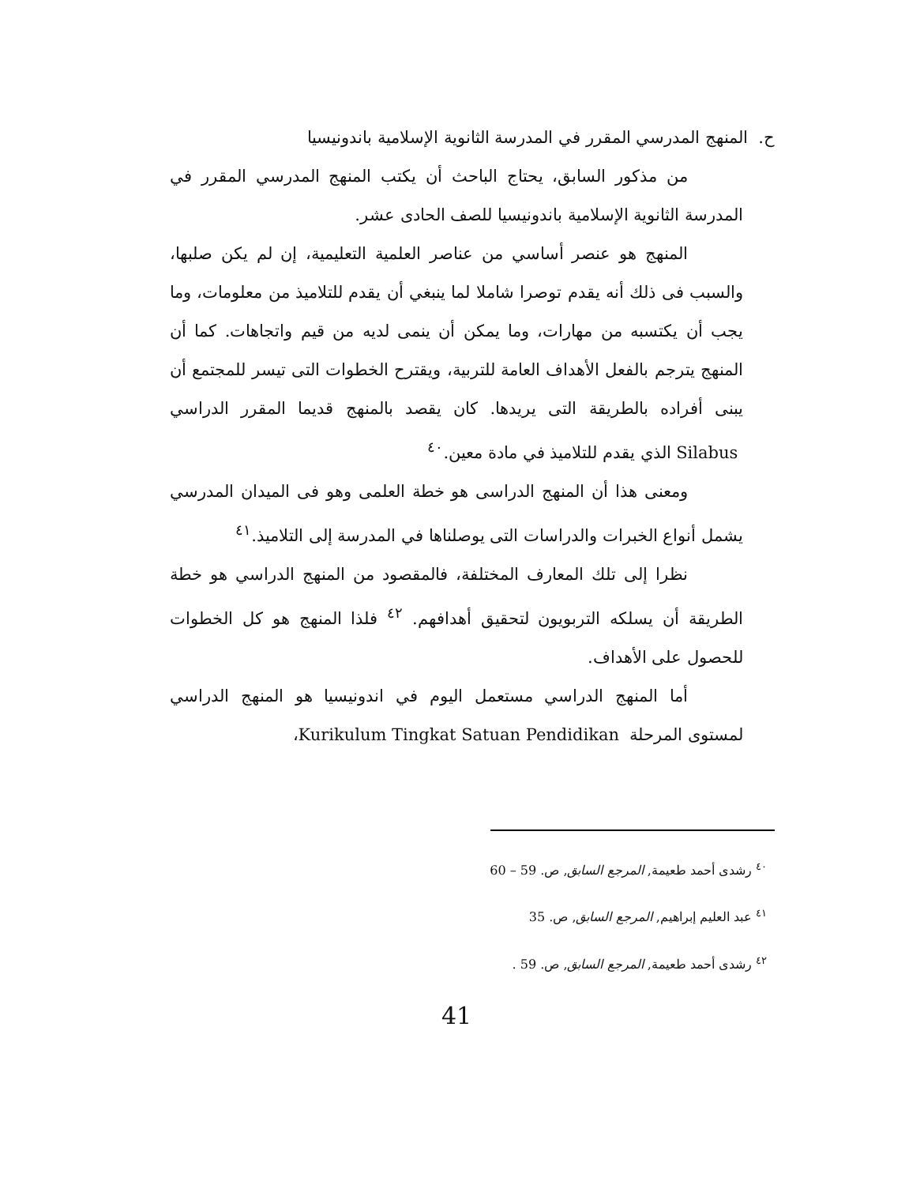ح. المنهج المدرسي المقرر في المدرسة الثانوية الإسلامية باندونيسيا
من مذكور السابق، يحتاج الباحث أن يكتب المنهج المدرسي المقرر في المدرسة الثانوية الإسلامية باندونيسيا للصف الحادى عشر.
المنهج هو عنصر أساسي من عناصر العلمية التعليمية، إن لم يكن صلبها، والسبب فى ذلك أنه يقدم توصرا شاملا لما ينبغي أن يقدم للتلاميذ من معلومات، وما يجب أن يكتسبه من مهارات، وما يمكن أن ينمى لديه من قيم واتجاهات. كما أن المنهج يترجم بالفعل الأهداف العامة للتربية، ويقترح الخطوات التى تيسر للمجتمع أن يبنى أفراده بالطريقة التى يريدها. كان يقصد بالمنهج قديما المقرر الدراسي Silabus الذي يقدم للتلاميذ في مادة معين.<sup>٤٠</sup>
ومعنى هذا أن المنهج الدراسى هو خطة العلمى وهو فى الميدان المدرسي يشمل أنواع الخبرات والدراسات التى يوصلناها في المدرسة إلى التلاميذ.<sup>٤١</sup>
نظرا إلى تلك المعارف المختلفة، فالمقصود من المنهج الدراسي هو خطة الطريقة أن يسلكه التربويون لتحقيق أهدافهم. <sup>٤٢</sup> فلذا المنهج هو كل الخطوات للحصول على الأهداف.
أما المنهج الدراسي مستعمل اليوم في اندونيسيا هو المنهج الدراسي لمستوى المرحلة Kurikulum Tingkat Satuan Pendidikan،
<sup>٤٠</sup> رشدى أحمد طعيمة, المرجع السابق, ص. 59 – 60
<sup>٤١</sup> عبد العليم إبراهيم, المرجع السابق, ص. 35
<sup>٤٢</sup> رشدى أحمد طعيمة, المرجع السابق, ص. 59 .
41